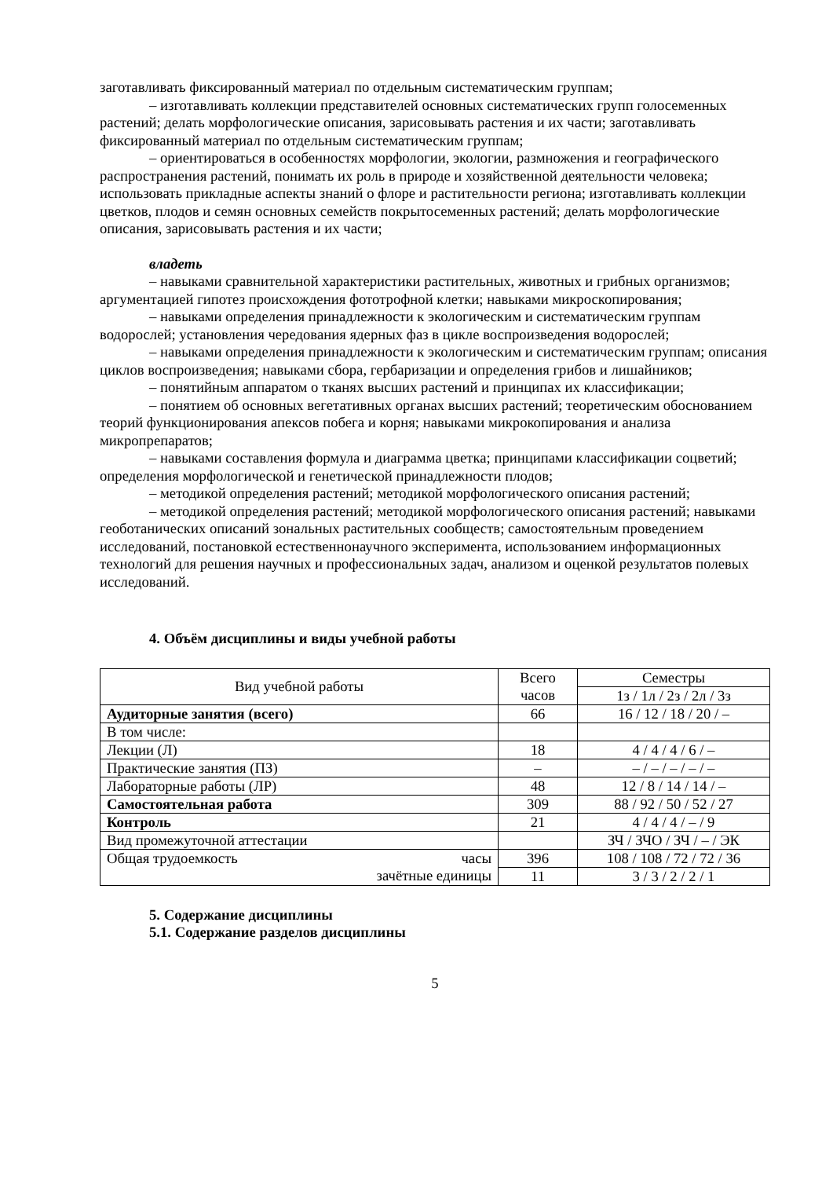заготавливать фиксированный материал по отдельным систематическим группам;
– изготавливать коллекции представителей основных систематических групп голосеменных растений; делать морфологические описания, зарисовывать растения и их части; заготавливать фиксированный материал по отдельным систематическим группам;
– ориентироваться в особенностях морфологии, экологии, размножения и географического распространения растений, понимать их роль в природе и хозяйственной деятельности человека; использовать прикладные аспекты знаний о флоре и растительности региона; изготавливать коллекции цветков, плодов и семян основных семейств покрытосеменных растений; делать морфологические описания, зарисовывать растения и их части;
владеть
– навыками сравнительной характеристики растительных, животных и грибных организмов; аргументацией гипотез происхождения фототрофной клетки; навыками микроскопирования;
– навыками определения принадлежности к экологическим и систематическим группам водорослей; установления чередования ядерных фаз в цикле воспроизведения водорослей;
– навыками определения принадлежности к экологическим и систематическим группам; описания циклов воспроизведения; навыками сбора, гербаризации и определения грибов и лишайников;
– понятийным аппаратом о тканях высших растений и принципах их классификации;
– понятием об основных вегетативных органах высших растений; теоретическим обоснованием теорий функционирования апексов побега и корня; навыками микрокопирования и анализа микропрепаратов;
– навыками составления формула и диаграмма цветка; принципами классификации соцветий; определения морфологической и генетической принадлежности плодов;
– методикой определения растений; методикой морфологического описания растений;
– методикой определения растений; методикой морфологического описания растений; навыками геоботанических описаний зональных растительных сообществ; самостоятельным проведением исследований, постановкой естественнонаучного эксперимента, использованием информационных технологий для решения научных и профессиональных задач, анализом и оценкой результатов полевых исследований.
4. Объём дисциплины и виды учебной работы
| Вид учебной работы | Всего часов | Семестры |
| --- | --- | --- |
| | | 1з / 1л / 2з / 2л / 3з |
| Аудиторные занятия (всего) | 66 | 16 / 12 / 18 / 20 / – |
| В том числе: | | |
| Лекции (Л) | 18 | 4 / 4 / 4 / 6 / – |
| Практические занятия (ПЗ) | – | – / – / – / – / – |
| Лабораторные работы (ЛР) | 48 | 12 / 8 / 14 / 14 / – |
| Самостоятельная работа | 309 | 88 / 92 / 50 / 52 / 27 |
| Контроль | 21 | 4 / 4 / 4 / – / 9 |
| Вид промежуточной аттестации | | ЗЧ / ЗЧО / ЗЧ / – / ЭК |
| Общая трудоемкость часы | 396 | 108 / 108 / 72 / 72 / 36 |
| зачётные единицы | 11 | 3 / 3 / 2 / 2 / 1 |
5. Содержание дисциплины
5.1. Содержание разделов дисциплины
5